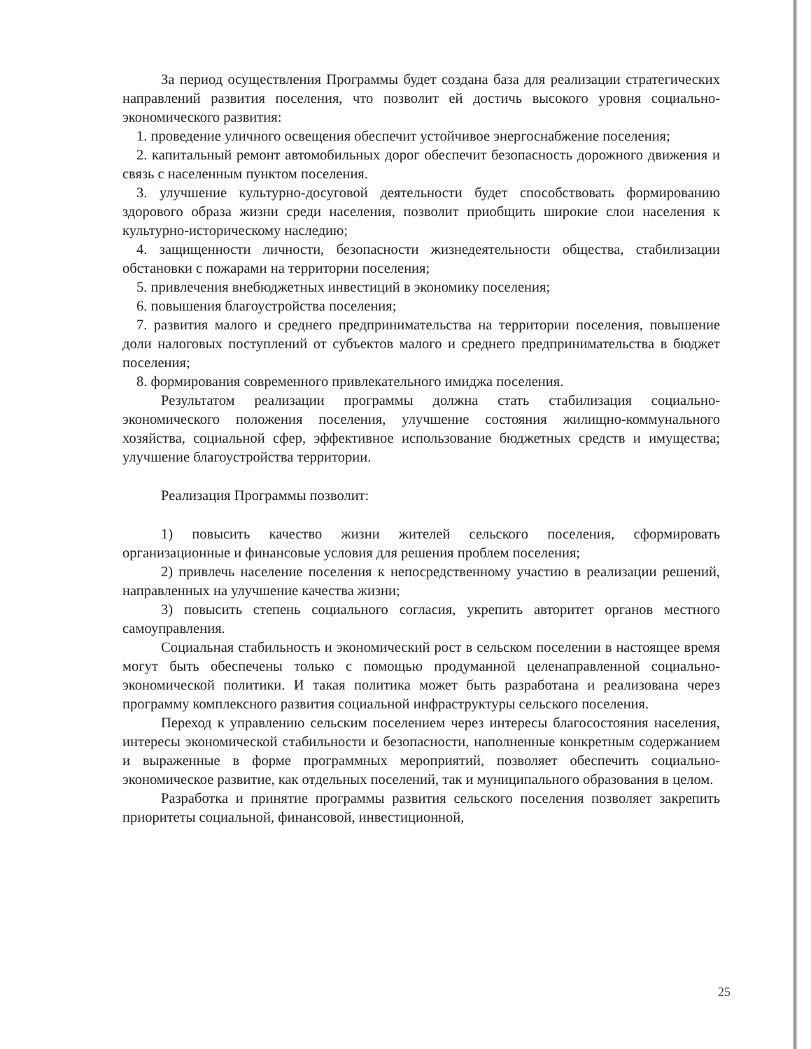За период осуществления Программы будет создана база для реализации стратегических направлений развития поселения, что позволит ей достичь высокого уровня социально-экономического развития:
1. проведение уличного освещения обеспечит устойчивое энергоснабжение поселения;
2. капитальный ремонт автомобильных дорог обеспечит безопасность дорожного движения и связь с населенным пунктом поселения.
3. улучшение культурно-досуговой деятельности будет способствовать формированию здорового образа жизни среди населения, позволит приобщить широкие слои населения к культурно-историческому наследию;
4. защищенности личности, безопасности жизнедеятельности общества, стабилизации обстановки с пожарами на территории поселения;
5. привлечения внебюджетных инвестиций в экономику поселения;
6. повышения благоустройства поселения;
7. развития малого и среднего предпринимательства на территории поселения, повышение доли налоговых поступлений от субъектов малого и среднего предпринимательства в бюджет поселения;
8. формирования современного привлекательного имиджа поселения.
Результатом реализации программы должна стать стабилизация социально-экономического положения поселения, улучшение состояния жилищно-коммунального хозяйства, социальной сфер, эффективное использование бюджетных средств и имущества; улучшение благоустройства территории.
Реализация Программы позволит:
1) повысить качество жизни жителей сельского поселения, сформировать организационные и финансовые условия для решения проблем поселения;
2) привлечь население поселения к непосредственному участию в реализации решений, направленных на улучшение качества жизни;
3) повысить степень социального согласия, укрепить авторитет органов местного самоуправления.
Социальная стабильность и экономический рост в сельском поселении в настоящее время могут быть обеспечены только с помощью продуманной целенаправленной социально-экономической политики. И такая политика может быть разработана и реализована через программу комплексного развития социальной инфраструктуры сельского поселения.
Переход к управлению сельским поселением через интересы благосостояния населения, интересы экономической стабильности и безопасности, наполненные конкретным содержанием и выраженные в форме программных мероприятий, позволяет обеспечить социально-экономическое развитие, как отдельных поселений, так и муниципального образования в целом.
Разработка и принятие программы развития сельского поселения позволяет закрепить приоритеты социальной, финансовой, инвестиционной,
25